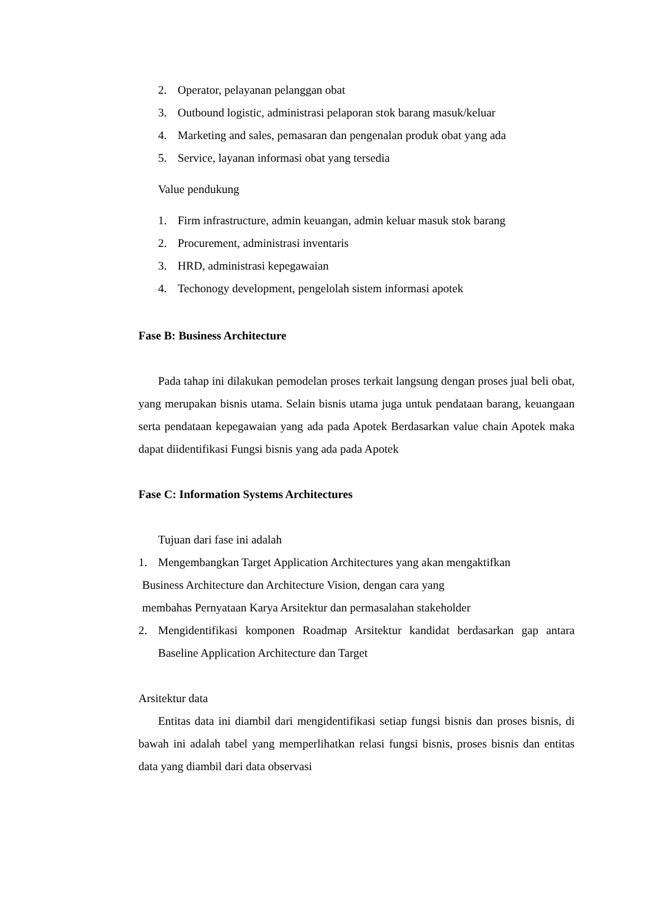2. Operator, pelayanan pelanggan obat
3. Outbound logistic, administrasi pelaporan stok barang masuk/keluar
4. Marketing and sales, pemasaran dan pengenalan produk obat yang ada
5. Service, layanan informasi obat yang tersedia
Value pendukung
1. Firm infrastructure, admin keuangan, admin keluar masuk stok barang
2. Procurement, administrasi inventaris
3. HRD, administrasi kepegawaian
4. Techonogy development, pengelolah sistem informasi apotek
Fase B: Business Architecture
Pada tahap ini dilakukan pemodelan proses terkait langsung dengan proses jual beli obat, yang merupakan bisnis utama. Selain bisnis utama juga untuk pendataan barang, keuangaan serta pendataan kepegawaian yang ada pada Apotek Berdasarkan value chain Apotek maka dapat diidentifikasi Fungsi bisnis yang ada pada Apotek
Fase C: Information Systems Architectures
Tujuan dari fase ini adalah
1. Mengembangkan Target Application Architectures yang akan mengaktifkan
Business Architecture dan Architecture Vision, dengan cara yang
membahas Pernyataan Karya Arsitektur dan permasalahan stakeholder
2. Mengidentifikasi komponen Roadmap Arsitektur kandidat berdasarkan gap antara Baseline Application Architecture dan Target
Arsitektur data
Entitas data ini diambil dari mengidentifikasi setiap fungsi bisnis dan proses bisnis, di bawah ini adalah tabel yang memperlihatkan relasi fungsi bisnis, proses bisnis dan entitas data yang diambil dari data observasi